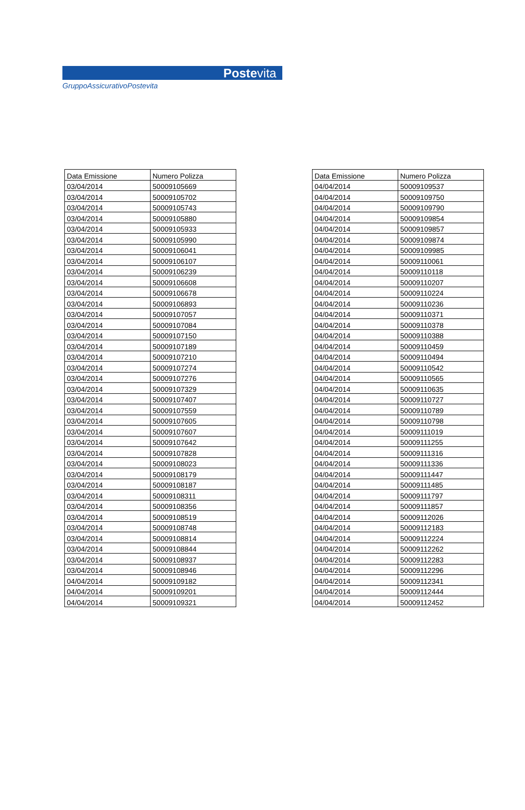Postevita
GruppoAssicurativoPostevita
| Data Emissione | Numero Polizza |
| --- | --- |
| 03/04/2014 | 50009105669 |
| 03/04/2014 | 50009105702 |
| 03/04/2014 | 50009105743 |
| 03/04/2014 | 50009105880 |
| 03/04/2014 | 50009105933 |
| 03/04/2014 | 50009105990 |
| 03/04/2014 | 50009106041 |
| 03/04/2014 | 50009106107 |
| 03/04/2014 | 50009106239 |
| 03/04/2014 | 50009106608 |
| 03/04/2014 | 50009106678 |
| 03/04/2014 | 50009106893 |
| 03/04/2014 | 50009107057 |
| 03/04/2014 | 50009107084 |
| 03/04/2014 | 50009107150 |
| 03/04/2014 | 50009107189 |
| 03/04/2014 | 50009107210 |
| 03/04/2014 | 50009107274 |
| 03/04/2014 | 50009107276 |
| 03/04/2014 | 50009107329 |
| 03/04/2014 | 50009107407 |
| 03/04/2014 | 50009107559 |
| 03/04/2014 | 50009107605 |
| 03/04/2014 | 50009107607 |
| 03/04/2014 | 50009107642 |
| 03/04/2014 | 50009107828 |
| 03/04/2014 | 50009108023 |
| 03/04/2014 | 50009108179 |
| 03/04/2014 | 50009108187 |
| 03/04/2014 | 50009108311 |
| 03/04/2014 | 50009108356 |
| 03/04/2014 | 50009108519 |
| 03/04/2014 | 50009108748 |
| 03/04/2014 | 50009108814 |
| 03/04/2014 | 50009108844 |
| 03/04/2014 | 50009108937 |
| 03/04/2014 | 50009108946 |
| 04/04/2014 | 50009109182 |
| 04/04/2014 | 50009109201 |
| 04/04/2014 | 50009109321 |
| Data Emissione | Numero Polizza |
| --- | --- |
| 04/04/2014 | 50009109537 |
| 04/04/2014 | 50009109750 |
| 04/04/2014 | 50009109790 |
| 04/04/2014 | 50009109854 |
| 04/04/2014 | 50009109857 |
| 04/04/2014 | 50009109874 |
| 04/04/2014 | 50009109985 |
| 04/04/2014 | 50009110061 |
| 04/04/2014 | 50009110118 |
| 04/04/2014 | 50009110207 |
| 04/04/2014 | 50009110224 |
| 04/04/2014 | 50009110236 |
| 04/04/2014 | 50009110371 |
| 04/04/2014 | 50009110378 |
| 04/04/2014 | 50009110388 |
| 04/04/2014 | 50009110459 |
| 04/04/2014 | 50009110494 |
| 04/04/2014 | 50009110542 |
| 04/04/2014 | 50009110565 |
| 04/04/2014 | 50009110635 |
| 04/04/2014 | 50009110727 |
| 04/04/2014 | 50009110789 |
| 04/04/2014 | 50009110798 |
| 04/04/2014 | 50009111019 |
| 04/04/2014 | 50009111255 |
| 04/04/2014 | 50009111316 |
| 04/04/2014 | 50009111336 |
| 04/04/2014 | 50009111447 |
| 04/04/2014 | 50009111485 |
| 04/04/2014 | 50009111797 |
| 04/04/2014 | 50009111857 |
| 04/04/2014 | 50009112026 |
| 04/04/2014 | 50009112183 |
| 04/04/2014 | 50009112224 |
| 04/04/2014 | 50009112262 |
| 04/04/2014 | 50009112283 |
| 04/04/2014 | 50009112296 |
| 04/04/2014 | 50009112341 |
| 04/04/2014 | 50009112444 |
| 04/04/2014 | 50009112452 |